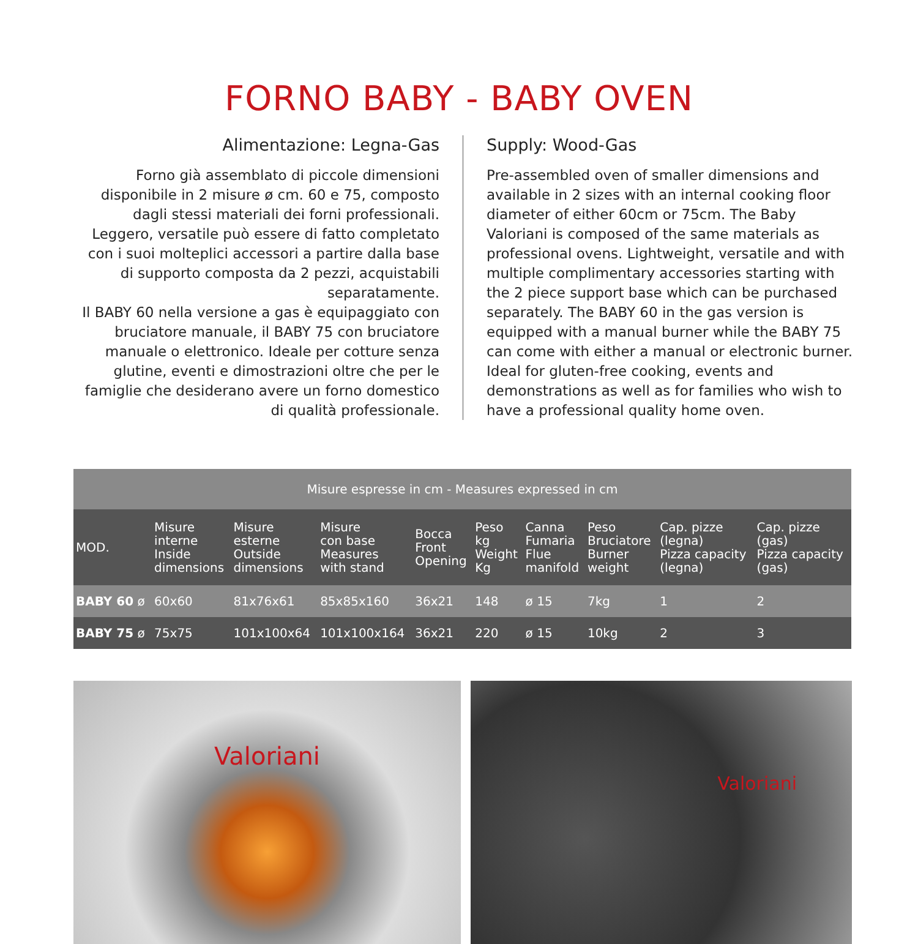FORNO BABY - BABY OVEN
Alimentazione: Legna-Gas
Forno già assemblato di piccole dimensioni disponibile in 2 misure ø cm. 60 e 75, composto dagli stessi materiali dei forni professionali. Leggero, versatile può essere di fatto completato con i suoi molteplici accessori a partire dalla base di supporto composta da 2 pezzi, acquistabili separatamente.
Il BABY 60 nella versione a gas è equipaggiato con bruciatore manuale, il BABY 75 con bruciatore manuale o elettronico. Ideale per cotture senza glutine, eventi e dimostrazioni oltre che per le famiglie che desiderano avere un forno domestico di qualità professionale.
Supply: Wood-Gas
Pre-assembled oven of smaller dimensions and available in 2 sizes with an internal cooking floor diameter of either 60cm or 75cm. The Baby Valoriani is composed of the same materials as professional ovens. Lightweight, versatile and with multiple complimentary accessories starting with the 2 piece support base which can be purchased separately. The BABY 60 in the gas version is equipped with a manual burner while the BABY 75 can come with either a manual or electronic burner. Ideal for gluten-free cooking, events and demonstrations as well as for families who wish to have a professional quality home oven.
| Misure espresse in cm - Measures expressed in cm | | | | | | | | | |
| MOD. | Misure interne Inside dimensions | Misure esterne Outside dimensions | Misure con base Measures with stand | Bocca Front Opening | Peso kg Weight Kg | Canna Fumaria Flue manifold | Peso Bruciatore Burner weight | Cap. pizze (legna) Pizza capacity (legna) | Cap. pizze (gas) Pizza capacity (gas) |
| BABY 60 ø | 60x60 | 81x76x61 | 85x85x160 | 36x21 | 148 | ø 15 | 7kg | 1 | 2 |
| BABY 75 ø | 75x75 | 101x100x64 | 101x100x164 | 36x21 | 220 | ø 15 | 10kg | 2 | 3 |
Valoriani
Valoriani